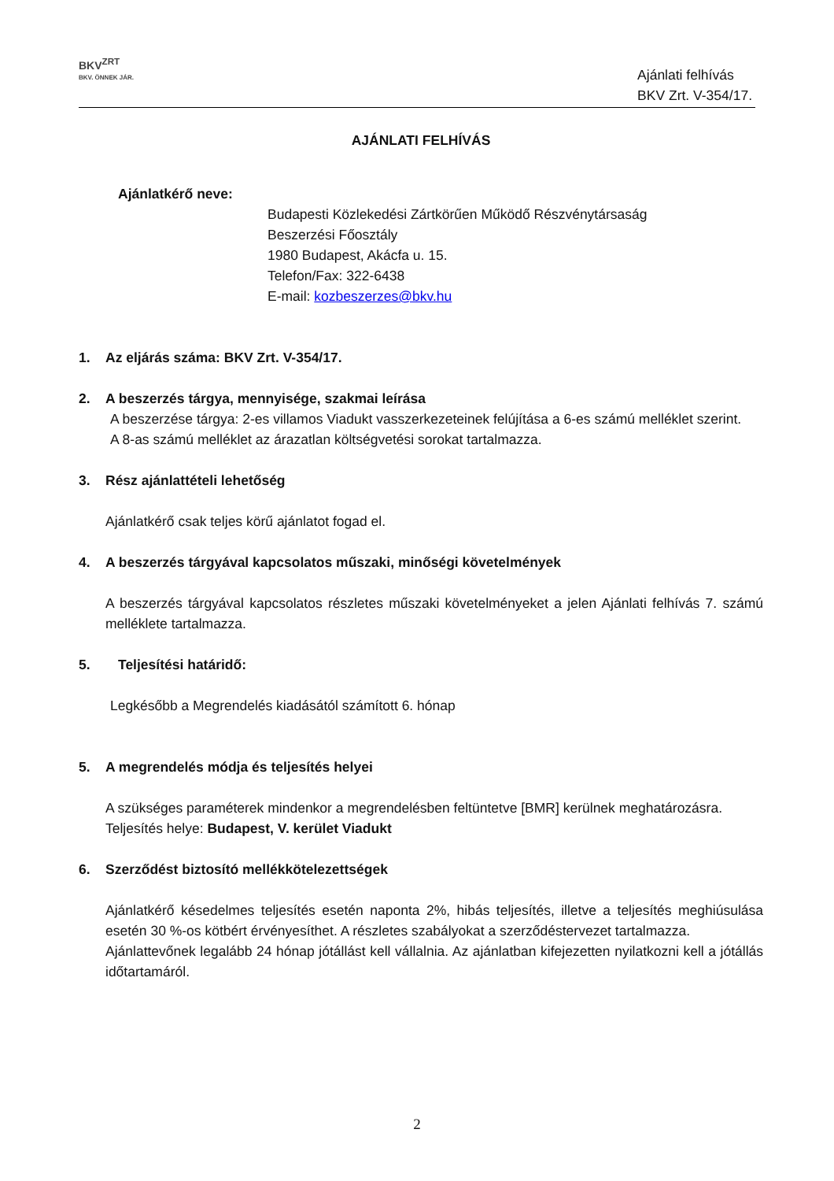BKV<sup>ZRT</sup>
BKV. ÖNNEK JÁR.
Ajánlati felhívás
BKV Zrt. V-354/17.
AJÁNLATI FELHÍVÁS
Ajánlatkérő neve:
Budapesti Közlekedési Zártkörűen Működő Részvénytársaság
Beszerzési Főosztály
1980 Budapest, Akácfa u. 15.
Telefon/Fax: 322-6438
E-mail: kozbeszerzes@bkv.hu
1. Az eljárás száma: BKV Zrt. V-354/17.
2. A beszerzés tárgya, mennyisége, szakmai leírása
A beszerzése tárgya: 2-es villamos Viadukt vasszerkezeteinek felújítása a 6-es számú melléklet szerint.
A 8-as számú melléklet az árazatlan költségvetési sorokat tartalmazza.
3. Rész ajánlattételi lehetőség
Ajánlatkérő csak teljes körű ajánlatot fogad el.
4. A beszerzés tárgyával kapcsolatos műszaki, minőségi követelmények
A beszerzés tárgyával kapcsolatos részletes műszaki követelményeket a jelen Ajánlati felhívás 7. számú melléklete tartalmazza.
5. Teljesítési határidő:
Legkésőbb a Megrendelés kiadásától számított 6. hónap
5. A megrendelés módja és teljesítés helyei
A szükséges paraméterek mindenkor a megrendelésben feltüntetve [BMR] kerülnek meghatározásra.
Teljesítés helye: Budapest, V. kerület Viadukt
6. Szerződést biztosító mellékkötelezettségek
Ajánlatkérő késedelmes teljesítés esetén naponta 2%, hibás teljesítés, illetve a teljesítés meghiúsulása esetén 30 %-os kötbért érvényesíthet. A részletes szabályokat a szerződéstervezet tartalmazza.
Ajánlattevőnek legalább 24 hónap jótállást kell vállalnia. Az ajánlatban kifejezetten nyilatkozni kell a jótállás időtartamáról.
2